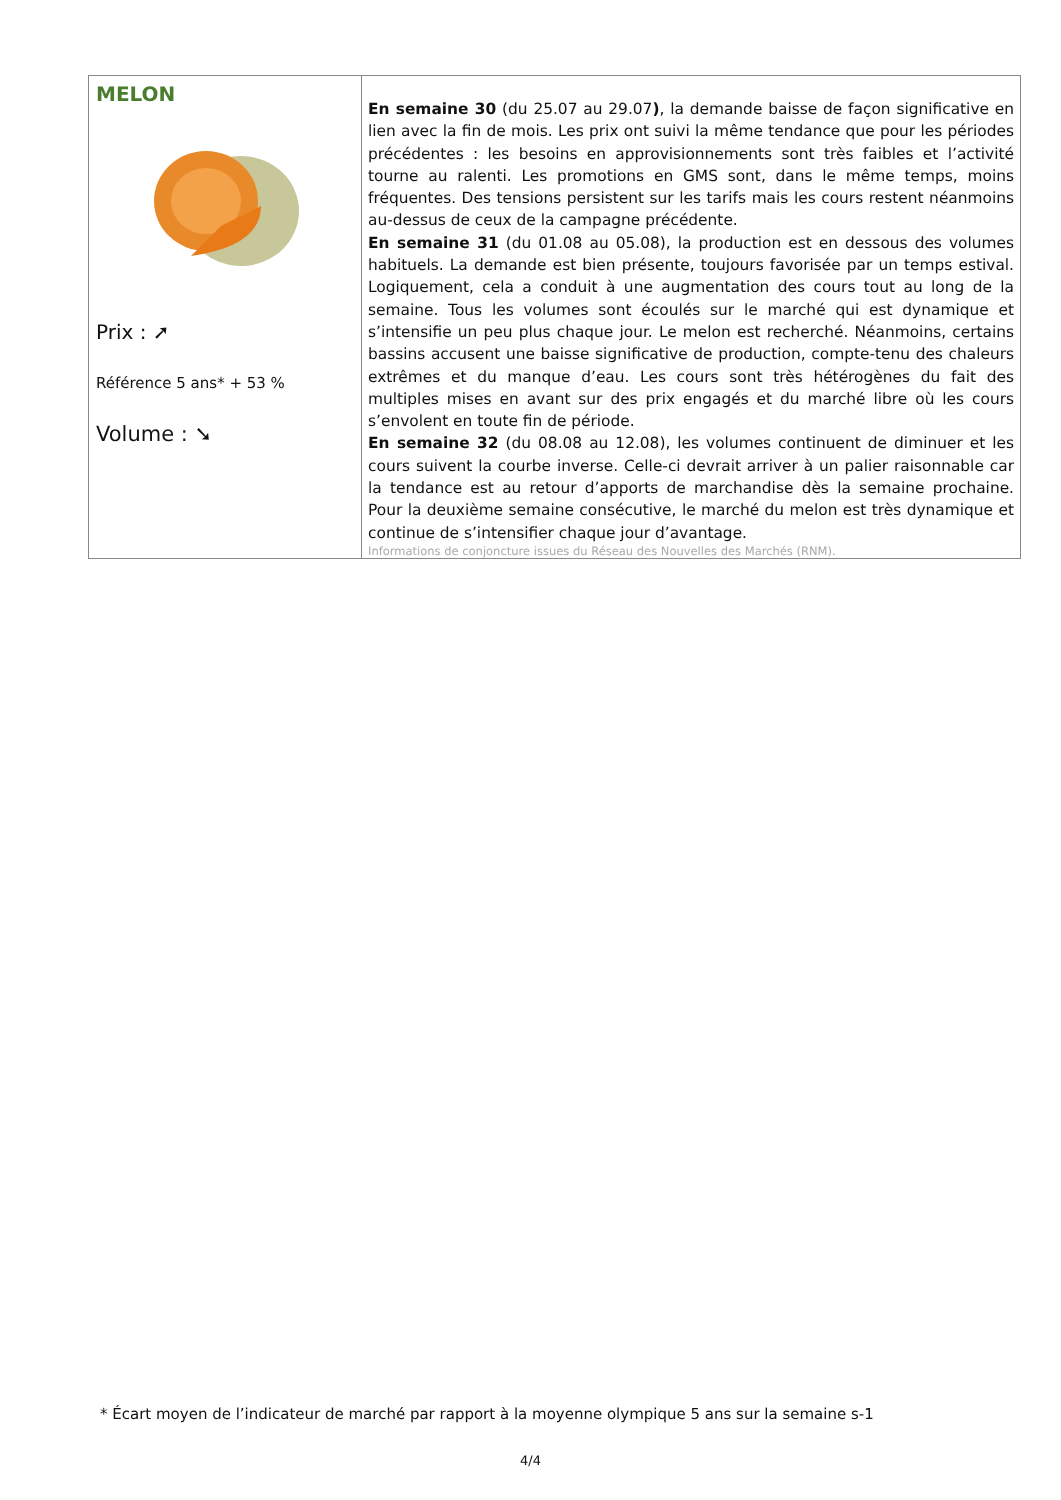| MELON Prix : ➚ Référence 5 ans* + 53 % Volume : ➘ | En semaine 30 (du 25.07 au 29.07 ) , la demande baisse de façon significative en lien avec la fin de mois. Les prix ont suivi la même tendance que pour les périodes précédentes : les besoins en approvisionnements sont très faibles et l’activité tourne au ralenti. Les promotions en GMS sont, dans le même temps, moins fréquentes. Des tensions persistent sur les tarifs mais les cours restent néanmoins au-dessus de ceux de la campagne précédente. En semaine 31 (du 01.08 au 05.08), la production est en dessous des volumes habituels. La demande est bien présente, toujours favorisée par un temps estival. Logiquement, cela a conduit à une augmentation des cours tout au long de la semaine. Tous les volumes sont écoulés sur le marché qui est dynamique et s’intensifie un peu plus chaque jour. Le melon est recherché. Néanmoins, certains bassins accusent une baisse significative de production, compte-tenu des chaleurs extrêmes et du manque d’eau. Les cours sont très hétérogènes du fait des multiples mises en avant sur des prix engagés et du marché libre où les cours s’envolent en toute fin de période. En semaine 32 (du 08.08 au 12.08), les volumes continuent de diminuer et les cours suivent la courbe inverse. Celle-ci devrait arriver à un palier raisonnable car la tendance est au retour d’apports de marchandise dès la semaine prochaine. Pour la deuxième semaine consécutive, le marché du melon est très dynamique et continue de s’intensifier chaque jour d’avantage. Informations de conjoncture issues du Réseau des Nouvelles des Marchés (RNM). |
* Écart moyen de l’indicateur de marché par rapport à la moyenne olympique 5 ans sur la semaine s-1
4/4